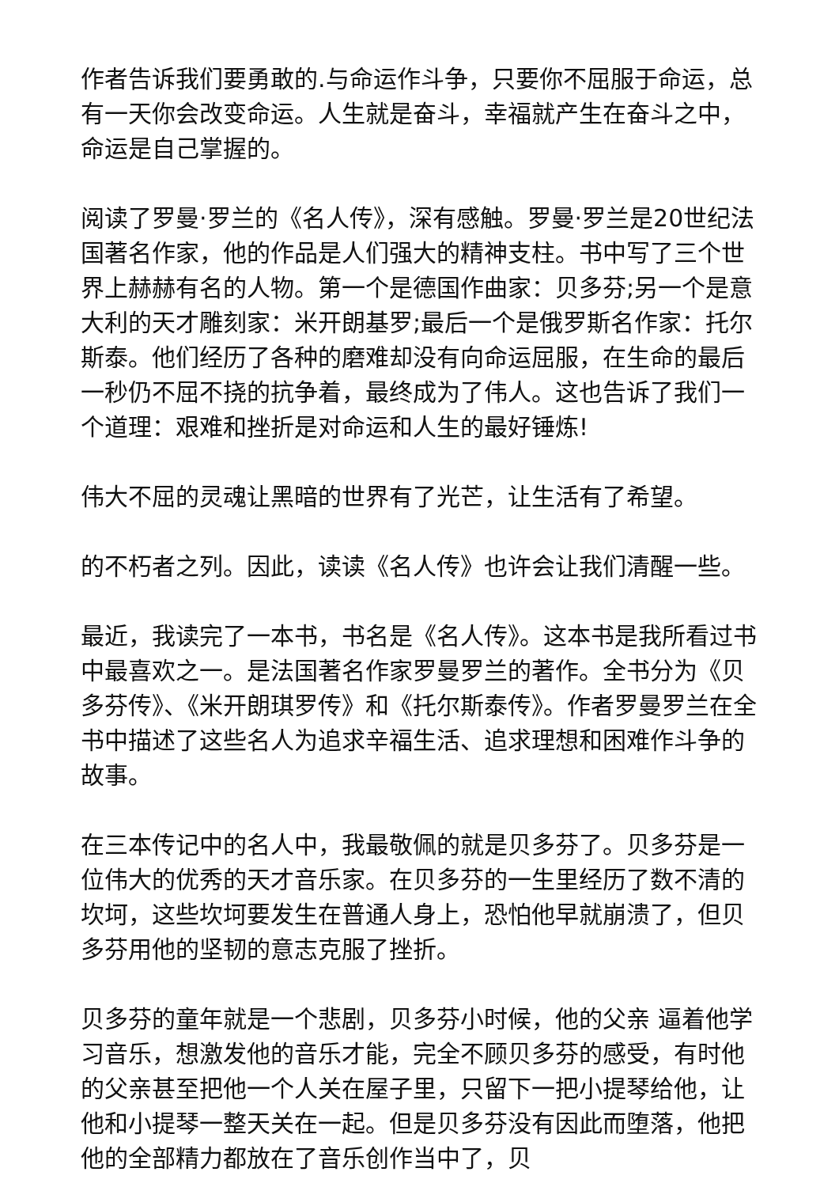作者告诉我们要勇敢的.与命运作斗争，只要你不屈服于命运，总有一天你会改变命运。人生就是奋斗，幸福就产生在奋斗之中，命运是自己掌握的。
阅读了罗曼·罗兰的《名人传》，深有感触。罗曼·罗兰是20世纪法国著名作家，他的作品是人们强大的精神支柱。书中写了三个世界上赫赫有名的人物。第一个是德国作曲家：贝多芬;另一个是意大利的天才雕刻家：米开朗基罗;最后一个是俄罗斯名作家：托尔斯泰。他们经历了各种的磨难却没有向命运屈服，在生命的最后一秒仍不屈不挠的抗争着，最终成为了伟人。这也告诉了我们一个道理：艰难和挫折是对命运和人生的最好锤炼!
伟大不屈的灵魂让黑暗的世界有了光芒，让生活有了希望。
的不朽者之列。因此，读读《名人传》也许会让我们清醒一些。
最近，我读完了一本书，书名是《名人传》。这本书是我所看过书中最喜欢之一。是法国著名作家罗曼罗兰的著作。全书分为《贝多芬传》、《米开朗琪罗传》和《托尔斯泰传》。作者罗曼罗兰在全书中描述了这些名人为追求辛福生活、追求理想和困难作斗争的故事。
在三本传记中的名人中，我最敬佩的就是贝多芬了。贝多芬是一位伟大的优秀的天才音乐家。在贝多芬的一生里经历了数不清的坎坷，这些坎坷要发生在普通人身上，恐怕他早就崩溃了，但贝多芬用他的坚韧的意志克服了挫折。
贝多芬的童年就是一个悲剧，贝多芬小时候，他的父亲 逼着他学习音乐，想激发他的音乐才能，完全不顾贝多芬的感受，有时他的父亲甚至把他一个人关在屋子里，只留下一把小提琴给他，让他和小提琴一整天关在一起。但是贝多芬没有因此而堕落，他把他的全部精力都放在了音乐创作当中了，贝